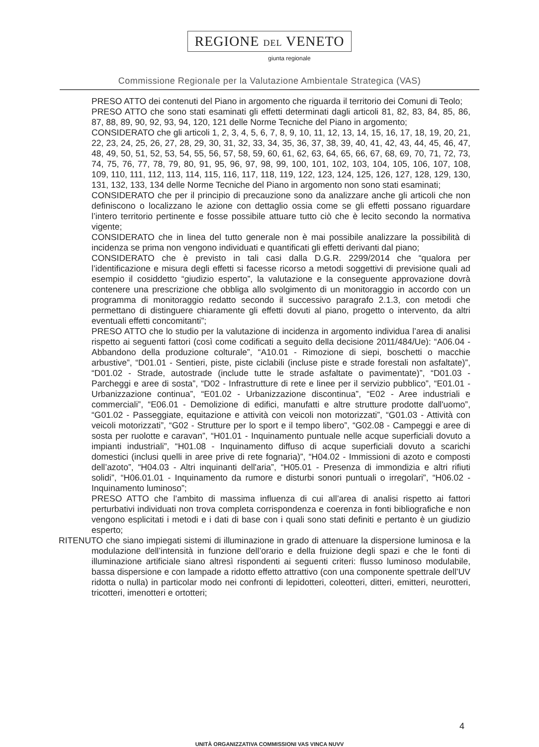REGIONE DEL VENETO
giunta regionale
Commissione Regionale per la Valutazione Ambientale Strategica (VAS)
PRESO ATTO dei contenuti del Piano in argomento che riguarda il territorio dei Comuni di Teolo;
PRESO ATTO che sono stati esaminati gli effetti determinati dagli articoli 81, 82, 83, 84, 85, 86, 87, 88, 89, 90, 92, 93, 94, 120, 121 delle Norme Tecniche del Piano in argomento;
CONSIDERATO che gli articoli 1, 2, 3, 4, 5, 6, 7, 8, 9, 10, 11, 12, 13, 14, 15, 16, 17, 18, 19, 20, 21, 22, 23, 24, 25, 26, 27, 28, 29, 30, 31, 32, 33, 34, 35, 36, 37, 38, 39, 40, 41, 42, 43, 44, 45, 46, 47, 48, 49, 50, 51, 52, 53, 54, 55, 56, 57, 58, 59, 60, 61, 62, 63, 64, 65, 66, 67, 68, 69, 70, 71, 72, 73, 74, 75, 76, 77, 78, 79, 80, 91, 95, 96, 97, 98, 99, 100, 101, 102, 103, 104, 105, 106, 107, 108, 109, 110, 111, 112, 113, 114, 115, 116, 117, 118, 119, 122, 123, 124, 125, 126, 127, 128, 129, 130, 131, 132, 133, 134 delle Norme Tecniche del Piano in argomento non sono stati esaminati;
CONSIDERATO che per il principio di precauzione sono da analizzare anche gli articoli che non definiscono o localizzano le azione con dettaglio ossia come se gli effetti possano riguardare l’intero territorio pertinente e fosse possibile attuare tutto ciò che è lecito secondo la normativa vigente;
CONSIDERATO che in linea del tutto generale non è mai possibile analizzare la possibilità di incidenza se prima non vengono individuati e quantificati gli effetti derivanti dal piano;
CONSIDERATO che è previsto in tali casi dalla D.G.R. 2299/2014 che “qualora per l’identificazione e misura degli effetti si facesse ricorso a metodi soggettivi di previsione quali ad esempio il cosiddetto “giudizio esperto”, la valutazione e la conseguente approvazione dovrà contenere una prescrizione che obbliga allo svolgimento di un monitoraggio in accordo con un programma di monitoraggio redatto secondo il successivo paragrafo 2.1.3, con metodi che permettano di distinguere chiaramente gli effetti dovuti al piano, progetto o intervento, da altri eventuali effetti concomitanti”;
PRESO ATTO che lo studio per la valutazione di incidenza in argomento individua l’area di analisi rispetto ai seguenti fattori (così come codificati a seguito della decisione 2011/484/Ue): “A06.04 - Abbandono della produzione colturale”, “A10.01 - Rimozione di siepi, boschetti o macchie arbustive”, “D01.01 - Sentieri, piste, piste ciclabili (incluse piste e strade forestali non asfaltate)”, “D01.02 - Strade, autostrade (include tutte le strade asfaltate o pavimentate)”, “D01.03 - Parcheggi e aree di sosta”, “D02 - Infrastrutture di rete e linee per il servizio pubblico”, “E01.01 - Urbanizzazione continua”, “E01.02 - Urbanizzazione discontinua”, “E02 - Aree industriali e commerciali”, “E06.01 - Demolizione di edifici, manufatti e altre strutture prodotte dall'uomo”, “G01.02 - Passeggiate, equitazione e attività con veicoli non motorizzati”, “G01.03 - Attività con veicoli motorizzati”, “G02 - Strutture per lo sport e il tempo libero”, “G02.08 - Campeggi e aree di sosta per ruolotte e caravan”, “H01.01 - Inquinamento puntuale nelle acque superficiali dovuto a impianti industriali”, “H01.08 - Inquinamento diffuso di acque superficiali dovuto a scarichi domestici (inclusi quelli in aree prive di rete fognaria)”, “H04.02 - Immissioni di azoto e composti dell’azoto”, “H04.03 - Altri inquinanti dell'aria”, “H05.01 - Presenza di immondizia e altri rifiuti solidi”, “H06.01.01 - Inquinamento da rumore e disturbi sonori puntuali o irregolari”, “H06.02 - Inquinamento luminoso”;
PRESO ATTO che l’ambito di massima influenza di cui all’area di analisi rispetto ai fattori perturbativi individuati non trova completa corrispondenza e coerenza in fonti bibliografiche e non vengono esplicitati i metodi e i dati di base con i quali sono stati definiti e pertanto è un giudizio esperto;
RITENUTO che siano impiegati sistemi di illuminazione in grado di attenuare la dispersione luminosa e la modulazione dell’intensità in funzione dell’orario e della fruizione degli spazi e che le fonti di illuminazione artificiale siano altresì rispondenti ai seguenti criteri: flusso luminoso modulabile, bassa dispersione e con lampade a ridotto effetto attrattivo (con una componente spettrale dell’UV ridotta o nulla) in particolar modo nei confronti di lepidotteri, coleotteri, ditteri, emitteri, neurotteri, tricotteri, imenotteri e ortotteri;
4
UNITÀ ORGANIZZATIVA COMMISSIONI VAS VINCA NUVV